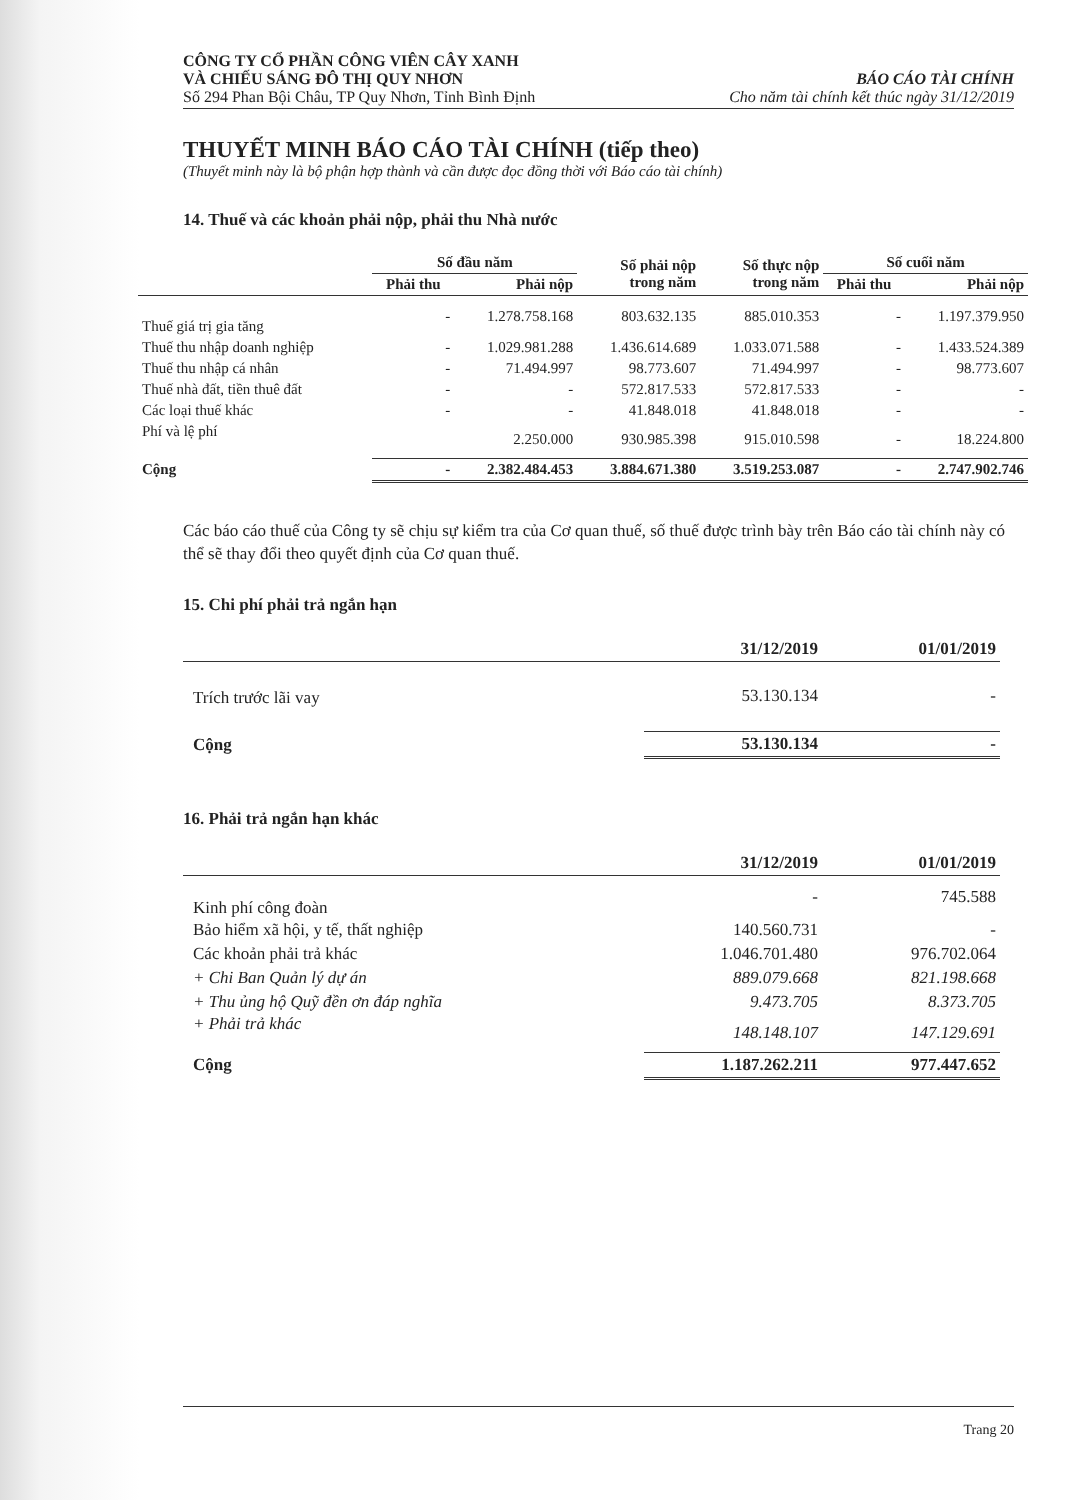CÔNG TY CỔ PHẦN CÔNG VIÊN CÂY XANH
VÀ CHIẾU SÁNG ĐÔ THỊ QUY NHƠN
Số 294 Phan Bội Châu, TP Quy Nhơn, Tỉnh Bình Định
BÁO CÁO TÀI CHÍNH
Cho năm tài chính kết thúc ngày 31/12/2019
THUYẾT MINH BÁO CÁO TÀI CHÍNH (tiếp theo)
(Thuyết minh này là bộ phận hợp thành và cần được đọc đồng thời với Báo cáo tài chính)
14. Thuế và các khoản phải nộp, phải thu Nhà nước
| | Số đầu năm | | Số phải nộp trong năm | Số thực nộp trong năm | Số cuối năm | |
| --- | --- | --- | --- | --- | --- | --- |
| | Phải thu | Phải nộp | | | Phải thu | Phải nộp |
| Thuế giá trị gia tăng | - | 1.278.758.168 | 803.632.135 | 885.010.353 | - | 1.197.379.950 |
| Thuế thu nhập doanh nghiệp | - | 1.029.981.288 | 1.436.614.689 | 1.033.071.588 | - | 1.433.524.389 |
| Thuế thu nhập cá nhân | - | 71.494.997 | 98.773.607 | 71.494.997 | - | 98.773.607 |
| Thuế nhà đất, tiền thuê đất | - | - | 572.817.533 | 572.817.533 | - | - |
| Các loại thuế khác | - | - | 41.848.018 | 41.848.018 | - | - |
| Phí và lệ phí | | 2.250.000 | 930.985.398 | 915.010.598 | - | 18.224.800 |
| Cộng | - | 2.382.484.453 | 3.884.671.380 | 3.519.253.087 | - | 2.747.902.746 |
Các báo cáo thuế của Công ty sẽ chịu sự kiểm tra của Cơ quan thuế, số thuế được trình bày trên Báo cáo tài chính này có thể sẽ thay đổi theo quyết định của Cơ quan thuế.
15. Chi phí phải trả ngắn hạn
| | 31/12/2019 | 01/01/2019 |
| --- | --- | --- |
| Trích trước lãi vay | 53.130.134 | - |
| Cộng | 53.130.134 | - |
16. Phải trả ngắn hạn khác
| | 31/12/2019 | 01/01/2019 |
| --- | --- | --- |
| Kinh phí công đoàn | - | 745.588 |
| Bảo hiểm xã hội, y tế, thất nghiệp | 140.560.731 | - |
| Các khoản phải trả khác | 1.046.701.480 | 976.702.064 |
| + Chi Ban Quản lý dự án | 889.079.668 | 821.198.668 |
| + Thu ủng hộ Quỹ đền ơn đáp nghĩa | 9.473.705 | 8.373.705 |
| + Phải trả khác | 148.148.107 | 147.129.691 |
| Cộng | 1.187.262.211 | 977.447.652 |
Trang 20